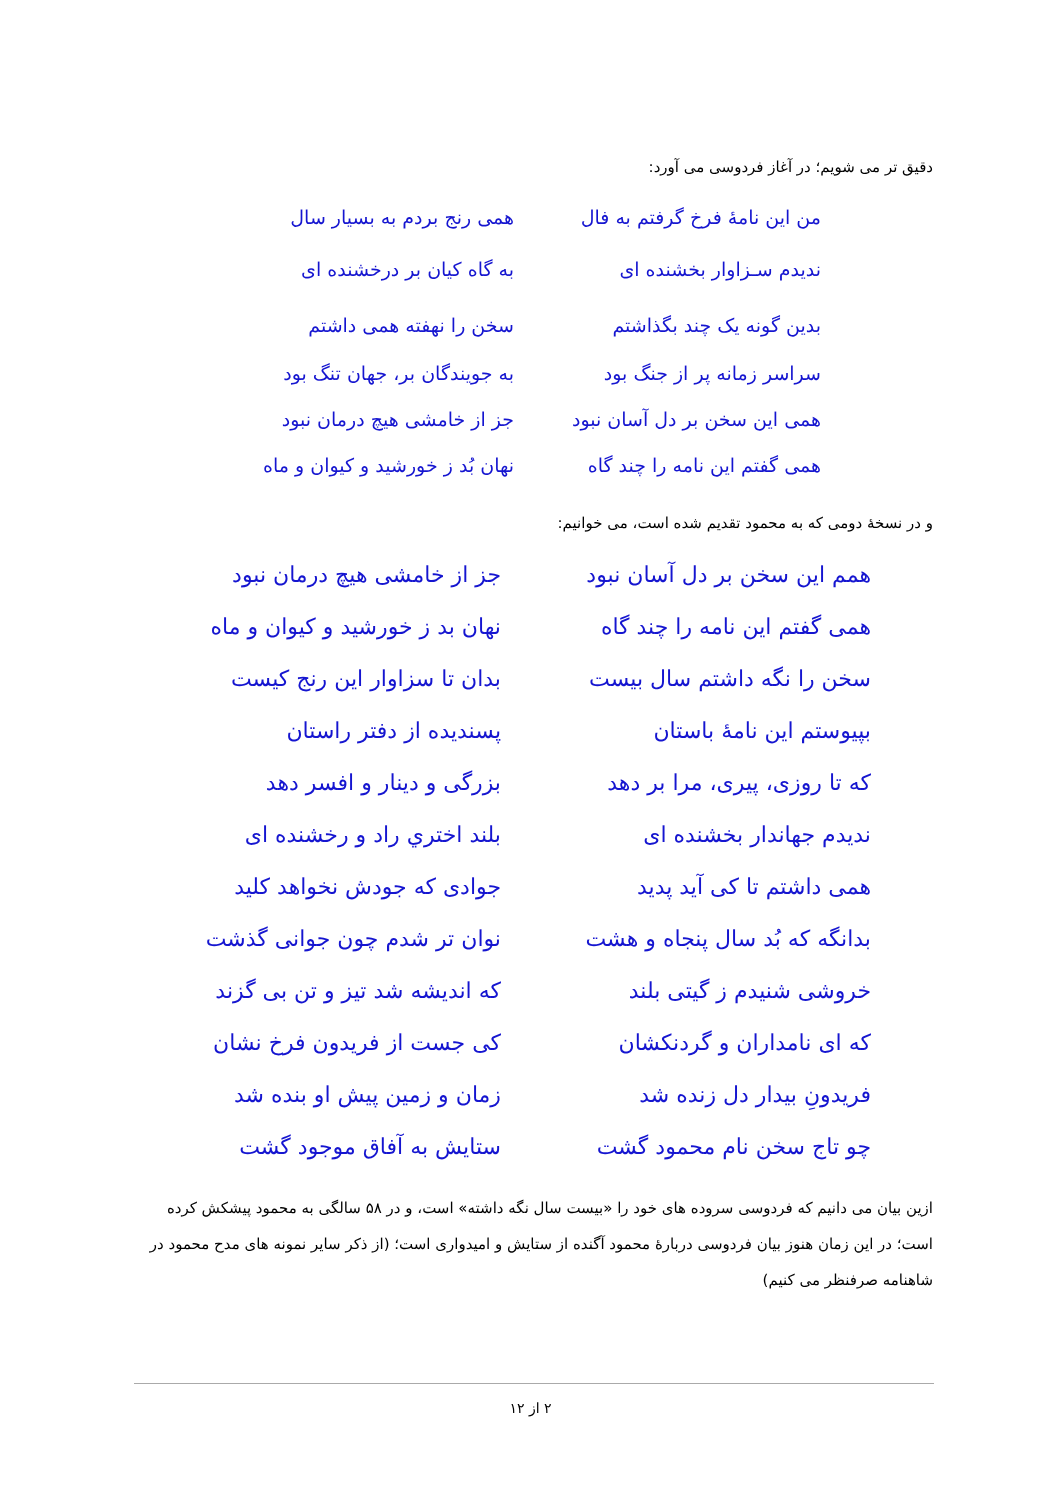دقیق تر می شویم؛ در آغاز فردوسی می آورد:
من این نامهٔ فرخ گرفتم به فال
همی رنج بردم به بسیار سال
ندیدم سـزاوار بخشنده ای
به گاه کیان بر درخشنده ای
بدین گونه یک چند بگذاشتم
سخن را نهفته همی داشتم
سراسر زمانه پر از جنگ بود
به جویندگان بر، جهان تنگ بود
همی این سخن بر دل آسان نبود
جز از خامشی هیچ درمان نبود
همی گفتم این نامه را چند گاه
نهان بُد ز خورشید و کیوان و ماه
و در نسخهٔ دومی که به محمود تقدیم شده است، می خوانیم:
همم این سخن بر دل آسان نبود
جز از خامشی هیچ درمان نبود
همی گفتم این نامه را چند گاه
نهان بد ز خورشید و کیوان و ماه
سخن را نگه داشتم سال بیست
بدان تا سزاوار این رنج کیست
بپیوستم این نامهٔ باستان
پسندیده از دفتر راستان
که تا روزی، پیری، مرا بر دهد
بزرگی و دینار و افسر دهد
ندیدم جهاندار بخشنده ای
بلند اختري راد و رخشنده ای
همی داشتم تا کی آید پدید
جوادی که جودش نخواهد کلید
بدانگه که بُد سال پنجاه و هشت
نوان تر شدم چون جوانی گذشت
خروشی شنیدم ز گیتی بلند
که اندیشه شد تیز و تن بی گزند
که ای نامداران و گردنکشان
کی جست از فریدون فرخ نشان
فریدونِ بیدار دل زنده شد
زمان و زمین پیش او بنده شد
چو تاج سخن نام محمود گشت
ستایش به آفاق موجود گشت
ازین بیان می دانیم که فردوسی سروده های خود را «بیست سال نگه داشته» است، و در ۵۸ سالگی به محمود پیشکش کرده است؛ در این زمان هنوز بیان فردوسی دربارهٔ محمود آگنده از ستایش و امیدواری است؛ (از ذکر سایر نمونه های مدح محمود در شاهنامه صرفنظر می کنیم)
۲ از ۱۲